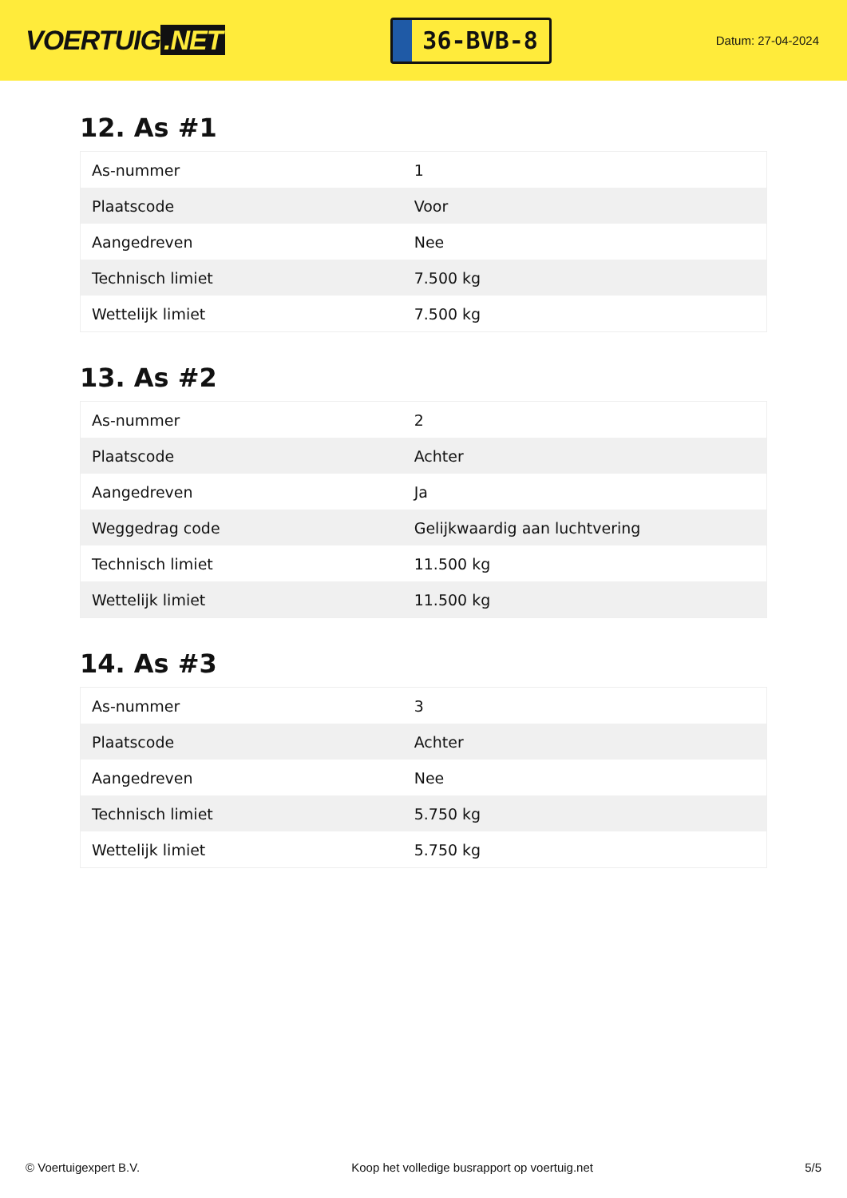VOERTUIG.NET
36-BVB-8
Datum: 27-04-2024
12. As #1
| As-nummer | 1 |
| Plaatscode | Voor |
| Aangedreven | Nee |
| Technisch limiet | 7.500 kg |
| Wettelijk limiet | 7.500 kg |
13. As #2
| As-nummer | 2 |
| Plaatscode | Achter |
| Aangedreven | Ja |
| Weggedrag code | Gelijkwaardig aan luchtvering |
| Technisch limiet | 11.500 kg |
| Wettelijk limiet | 11.500 kg |
14. As #3
| As-nummer | 3 |
| Plaatscode | Achter |
| Aangedreven | Nee |
| Technisch limiet | 5.750 kg |
| Wettelijk limiet | 5.750 kg |
© Voertuigexpert B.V. Koop het volledige busrapport op voertuig.net 5/5